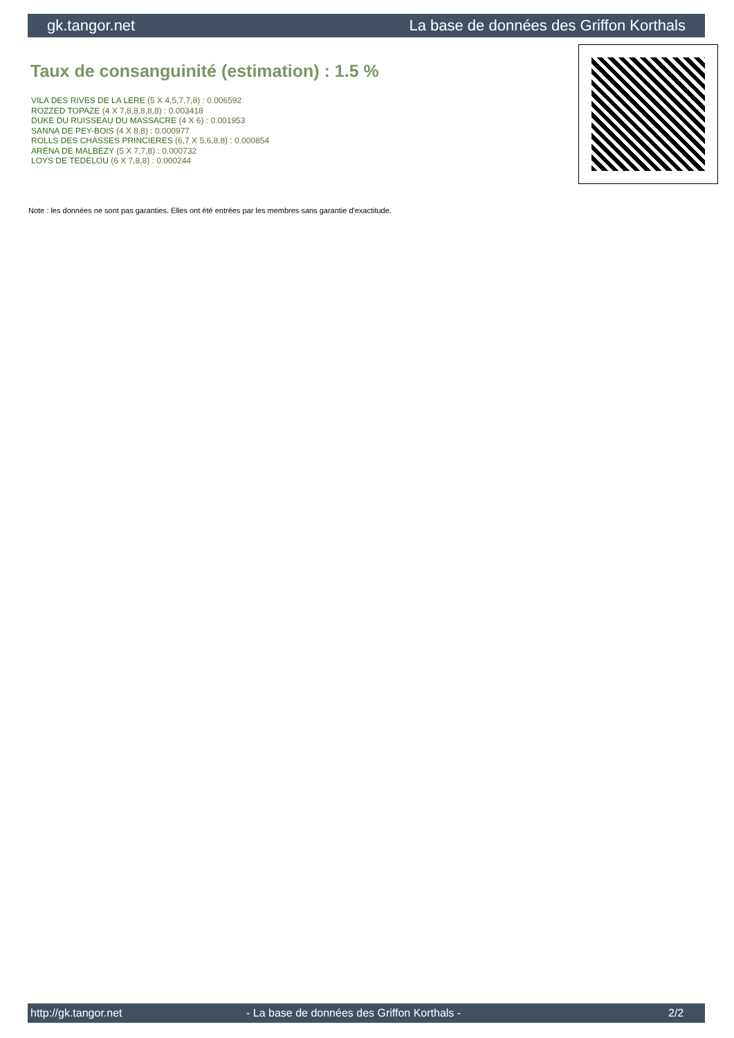gk.tangor.net La base de données des Griffon Korthals
Taux de consanguinité (estimation) : 1.5 %
VILA DES RIVES DE LA LERE (5 X 4,5,7,7,8) : 0.006592
ROZZED TOPAZE (4 X 7,8,8,8,8,8) : 0.003418
DUKE DU RUISSEAU DU MASSACRE (4 X 6) : 0.001953
SANNA DE PEY-BOIS (4 X 8,8) : 0.000977
ROLLS DES CHASSES PRINCIERES (6,7 X 5,6,8,8) : 0.000854
ARENA DE MALBEZY (5 X 7,7,8) : 0.000732
LOYS DE TEDELOU (6 X 7,8,8) : 0.000244
Note : les données ne sont pas garanties. Elles ont été entrées par les membres sans garantie d'exactitude.
http://gk.tangor.net - La base de données des Griffon Korthals - 2/2